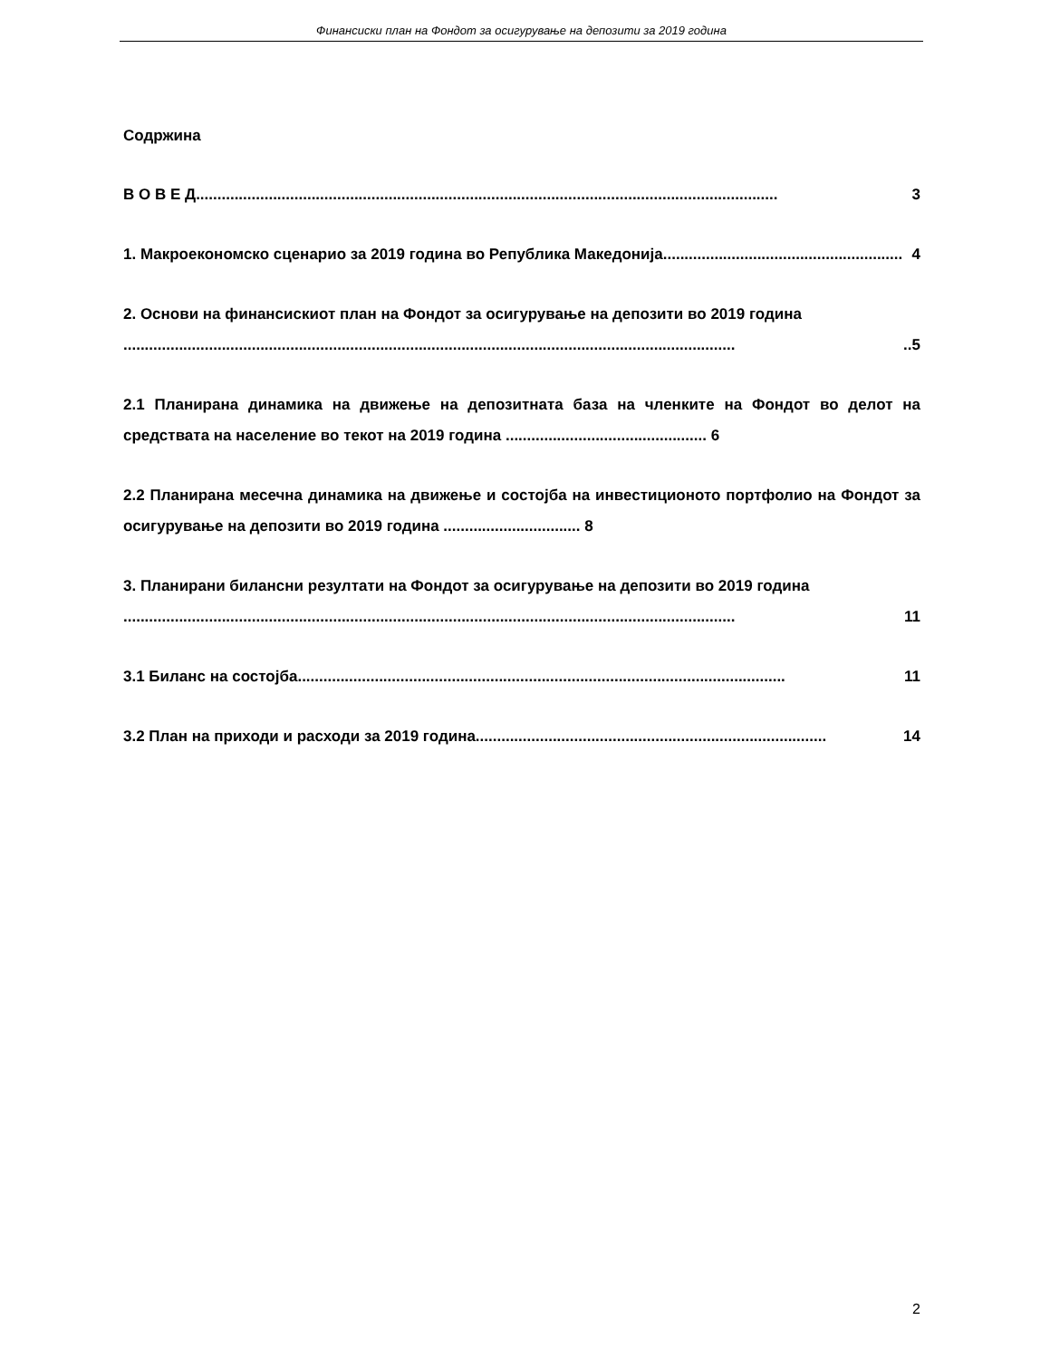Финансиски план на Фондот за осигурување на депозити за 2019 година
Содржина
В О В Е Д........................................................................................................................................ 3
1. Макроекономско сценарио за 2019 година во Република Македонија........................................................ 4
2. Основи на финансискиот план на Фондот за осигурување на депозити во 2019 година
.................................................................................................................................................5
2.1 Планирана динамика на движење на депозитната база на членките на Фондот во делот на средствата на население во текот на 2019 година ............................................... 6
2.2 Планирана месечна динамика на движење и состојба на инвестиционото портфолио на Фондот за осигурување на депозити во 2019 година ................................ 8
3. Планирани билансни резултати на Фондот за осигурување на депозити во 2019 година
............................................................................................................................................... 11
3.1 Биланс на состојба.................................................................................................................. 11
3.2 План на приходи и расходи за 2019 година .................................................................................. 14
2